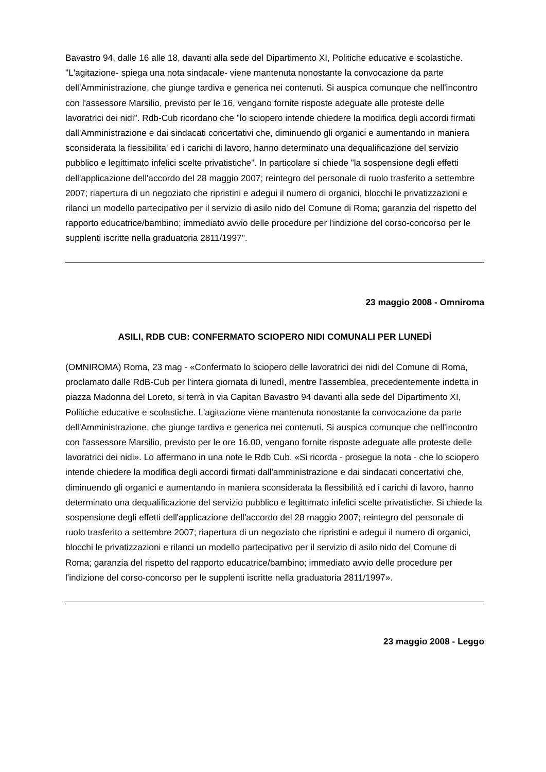Bavastro 94, dalle 16 alle 18, davanti alla sede del Dipartimento XI, Politiche educative e scolastiche. "L'agitazione- spiega una nota sindacale- viene mantenuta nonostante la convocazione da parte dell'Amministrazione, che giunge tardiva e generica nei contenuti. Si auspica comunque che nell'incontro con l'assessore Marsilio, previsto per le 16, vengano fornite risposte adeguate alle proteste delle lavoratrici dei nidi". Rdb-Cub ricordano che "lo sciopero intende chiedere la modifica degli accordi firmati dall'Amministrazione e dai sindacati concertativi che, diminuendo gli organici e aumentando in maniera sconsiderata la flessibilita' ed i carichi di lavoro, hanno determinato una dequalificazione del servizio pubblico e legittimato infelici scelte privatistiche". In particolare si chiede "la sospensione degli effetti dell'applicazione dell'accordo del 28 maggio 2007; reintegro del personale di ruolo trasferito a settembre 2007; riapertura di un negoziato che ripristini e adegui il numero di organici, blocchi le privatizzazioni e rilanci un modello partecipativo per il servizio di asilo nido del Comune di Roma; garanzia del rispetto del rapporto educatrice/bambino; immediato avvio delle procedure per l'indizione del corso-concorso per le supplenti iscritte nella graduatoria 2811/1997".
23 maggio 2008 - Omniroma
ASILI, RDB CUB: CONFERMATO SCIOPERO NIDI COMUNALI PER LUNEDÌ
(OMNIROMA) Roma, 23 mag - «Confermato lo sciopero delle lavoratrici dei nidi del Comune di Roma, proclamato dalle RdB-Cub per l'intera giornata di lunedì, mentre l'assemblea, precedentemente indetta in piazza Madonna del Loreto, si terrà in via Capitan Bavastro 94 davanti alla sede del Dipartimento XI, Politiche educative e scolastiche. L'agitazione viene mantenuta nonostante la convocazione da parte dell'Amministrazione, che giunge tardiva e generica nei contenuti. Si auspica comunque che nell'incontro con l'assessore Marsilio, previsto per le ore 16.00, vengano fornite risposte adeguate alle proteste delle lavoratrici dei nidi». Lo affermano in una note le Rdb Cub. «Si ricorda - prosegue la nota - che lo sciopero intende chiedere la modifica degli accordi firmati dall'amministrazione e dai sindacati concertativi che, diminuendo gli organici e aumentando in maniera sconsiderata la flessibilità ed i carichi di lavoro, hanno determinato una dequalificazione del servizio pubblico e legittimato infelici scelte privatistiche. Si chiede la sospensione degli effetti dell'applicazione dell'accordo del 28 maggio 2007; reintegro del personale di ruolo trasferito a settembre 2007; riapertura di un negoziato che ripristini e adegui il numero di organici, blocchi le privatizzazioni e rilanci un modello partecipativo per il servizio di asilo nido del Comune di Roma; garanzia del rispetto del rapporto educatrice/bambino; immediato avvio delle procedure per l'indizione del corso-concorso per le supplenti iscritte nella graduatoria 2811/1997».
23 maggio 2008 - Leggo